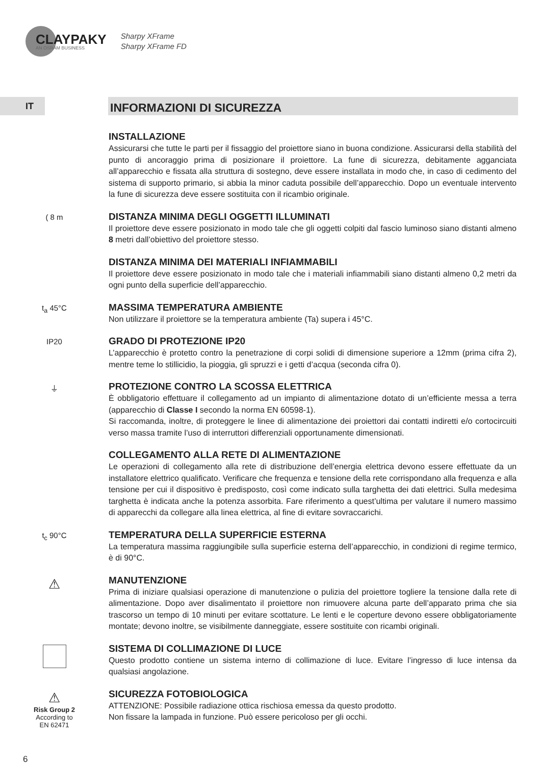CLAYPAKY
AN OSRAM BUSINESS
Sharpy XFrame
Sharpy XFrame FD
IT
INFORMAZIONI DI SICUREZZA
INSTALLAZIONE
Assicurarsi che tutte le parti per il fissaggio del proiettore siano in buona condizione. Assicurarsi della stabilità del punto di ancoraggio prima di posizionare il proiettore. La fune di sicurezza, debitamente agganciata all’apparecchio e fissata alla struttura di sostegno, deve essere installata in modo che, in caso di cedimento del sistema di supporto primario, si abbia la minor caduta possibile dell’apparecchio. Dopo un eventuale intervento la fune di sicurezza deve essere sostituita con il ricambio originale.
( 8 m
DISTANZA MINIMA DEGLI OGGETTI ILLUMINATI
Il proiettore deve essere posizionato in modo tale che gli oggetti colpiti dal fascio luminoso siano distanti almeno 8 metri dall’obiettivo del proiettore stesso.
DISTANZA MINIMA DEI MATERIALI INFIAMMABILI
Il proiettore deve essere posizionato in modo tale che i materiali infiammabili siano distanti almeno 0,2 metri da ogni punto della superficie dell’apparecchio.
t<sub>a</sub> 45°C
MASSIMA TEMPERATURA AMBIENTE
Non utilizzare il proiettore se la temperatura ambiente (Ta) supera i 45°C.
IP20
GRADO DI PROTEZIONE IP20
L’apparecchio è protetto contro la penetrazione di corpi solidi di dimensione superiore a 12mm (prima cifra 2), mentre teme lo stillicidio, la pioggia, gli spruzzi e i getti d’acqua (seconda cifra 0).
⏚
PROTEZIONE CONTRO LA SCOSSA ELETTRICA
È obbligatorio effettuare il collegamento ad un impianto di alimentazione dotato di un’efficiente messa a terra (apparecchio di Classe I secondo la norma EN 60598-1).
Si raccomanda, inoltre, di proteggere le linee di alimentazione dei proiettori dai contatti indiretti e/o cortocircuiti verso massa tramite l’uso di interruttori differenziali opportunamente dimensionati.
COLLEGAMENTO ALLA RETE DI ALIMENTAZIONE
Le operazioni di collegamento alla rete di distribuzione dell’energia elettrica devono essere effettuate da un installatore elettrico qualificato. Verificare che frequenza e tensione della rete corrispondano alla frequenza e alla tensione per cui il dispositivo è predisposto, così come indicato sulla targhetta dei dati elettrici. Sulla medesima targhetta è indicata anche la potenza assorbita. Fare riferimento a quest’ultima per valutare il numero massimo di apparecchi da collegare alla linea elettrica, al fine di evitare sovraccarichi.
t<sub>c</sub> 90°C
TEMPERATURA DELLA SUPERFICIE ESTERNA
La temperatura massima raggiungibile sulla superficie esterna dell’apparecchio, in condizioni di regime termico, è di 90°C.
⚠
MANUTENZIONE
Prima di iniziare qualsiasi operazione di manutenzione o pulizia del proiettore togliere la tensione dalla rete di alimentazione. Dopo aver disalimentato il proiettore non rimuovere alcuna parte dell’apparato prima che sia trascorso un tempo di 10 minuti per evitare scottature. Le lenti e le coperture devono essere obbligatoriamente montate; devono inoltre, se visibilmente danneggiate, essere sostituite con ricambi originali.
SISTEMA DI COLLIMAZIONE DI LUCE
Questo prodotto contiene un sistema interno di collimazione di luce. Evitare l’ingresso di luce intensa da qualsiasi angolazione.
⚠
Risk Group 2
According to
EN 62471
SICUREZZA FOTOBIOLOGICA
ATTENZIONE: Possibile radiazione ottica rischiosa emessa da questo prodotto.
Non fissare la lampada in funzione. Può essere pericoloso per gli occhi.
6